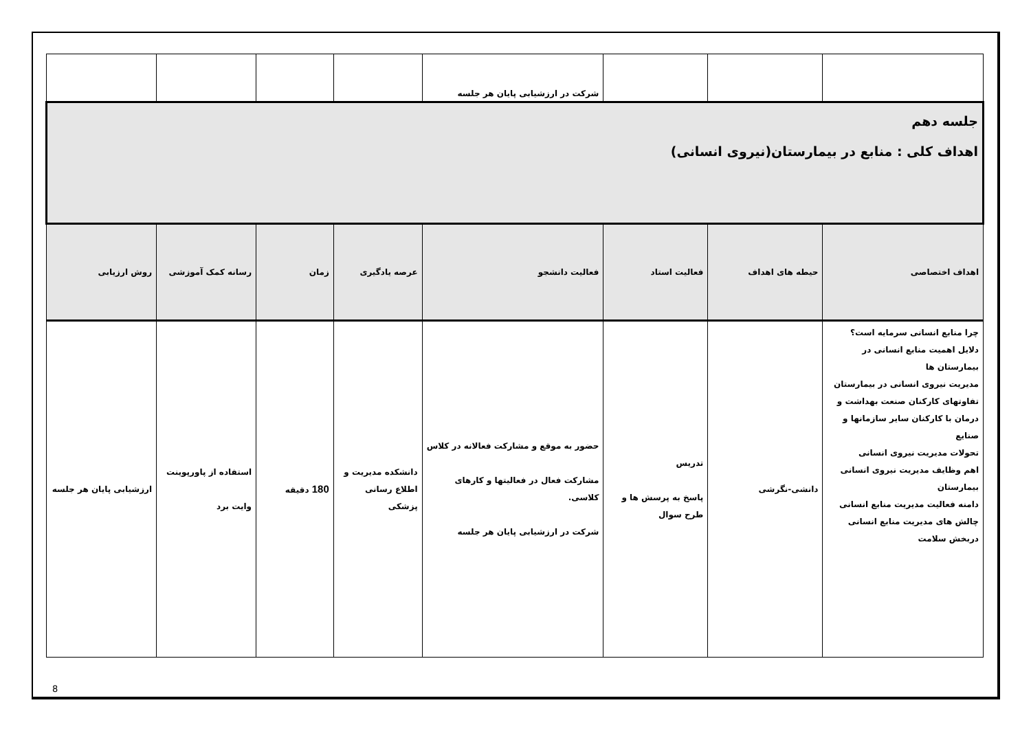| | | | شرکت در ارزشیابی پایان هر جلسه | | | | |
| جلسه دهم اهداف کلی : منابع در بیمارستان(نیروی انسانی) | | | | | | | |
| اهداف اختصاصی | حیطه های اهداف | فعالیت استاد | فعالیت دانشجو | عرصه یادگیری | زمان | رسانه کمک آموزشی | روش ارزیابی |
| چرا منابع انسانی سرمایه است؟ دلایل اهمیت منابع انسانی در بیمارستان ها مدیریت نیروی انسانی در بیمارستان تفاوتهای کارکنان صنعت بهداشت و درمان با کارکنان سایر سازمانها و صنایع تحولات مدیریت نیروی انسانی اهم وظایف مدیریت نیروی انسانی بیمارستان دامنه فعالیت مدیریت منابع انسانی چالش های مدیریت منابع انسانی دربخش سلامت | دانشی-نگرشی | تدریس پاسخ به پرسش ها و طرح سوال | حضور به موقع و مشارکت فعالانه در کلاس مشارکت فعال در فعالیتها و کارهای کلاسی. شرکت در ارزشیابی پایان هر جلسه | دانشکده مدیریت و اطلاع رسانی پزشکی | 180 دقیقه | استفاده از پاورپوینت وایت برد | ارزشیابی پایان هر جلسه |
8